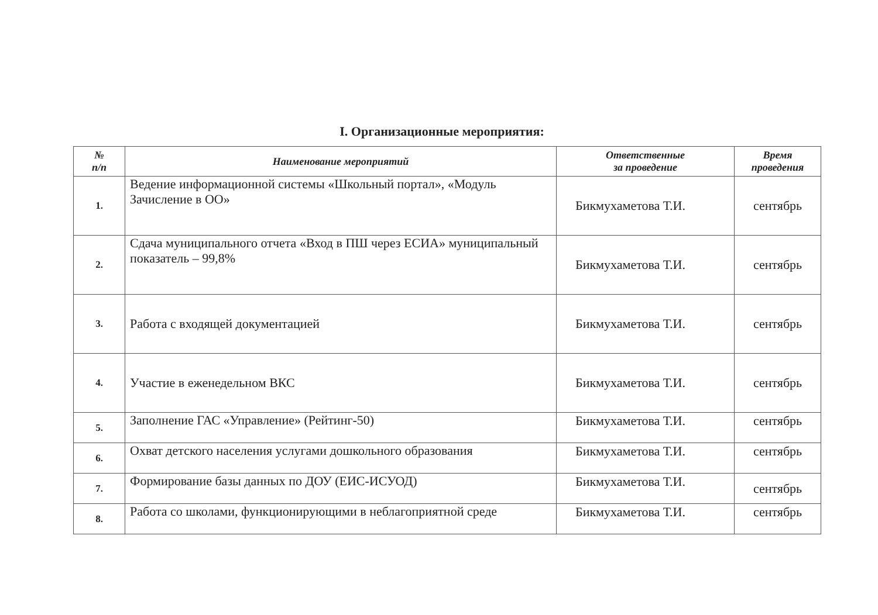I. Организационные мероприятия:
| № п/п | Наименование мероприятий | Ответственные за проведение | Время проведения |
| --- | --- | --- | --- |
| 1. | Ведение информационной системы «Школьный портал», «Модуль Зачисление в ОО» | Бикмухаметова Т.И. | сентябрь |
| 2. | Сдача муниципального отчета «Вход в ПШ через ЕСИА» муниципальный показатель – 99,8% | Бикмухаметова Т.И. | сентябрь |
| 3. | Работа с входящей документацией | Бикмухаметова Т.И. | сентябрь |
| 4. | Участие в еженедельном ВКС | Бикмухаметова Т.И. | сентябрь |
| 5. | Заполнение ГАС «Управление» (Рейтинг-50) | Бикмухаметова Т.И. | сентябрь |
| 6. | Охват детского населения услугами дошкольного образования | Бикмухаметова Т.И. | сентябрь |
| 7. | Формирование базы данных по ДОУ (ЕИС-ИСУОД) | Бикмухаметова Т.И. | сентябрь |
| 8. | Работа со школами, функционирующими в неблагоприятной среде | Бикмухаметова Т.И. | сентябрь |